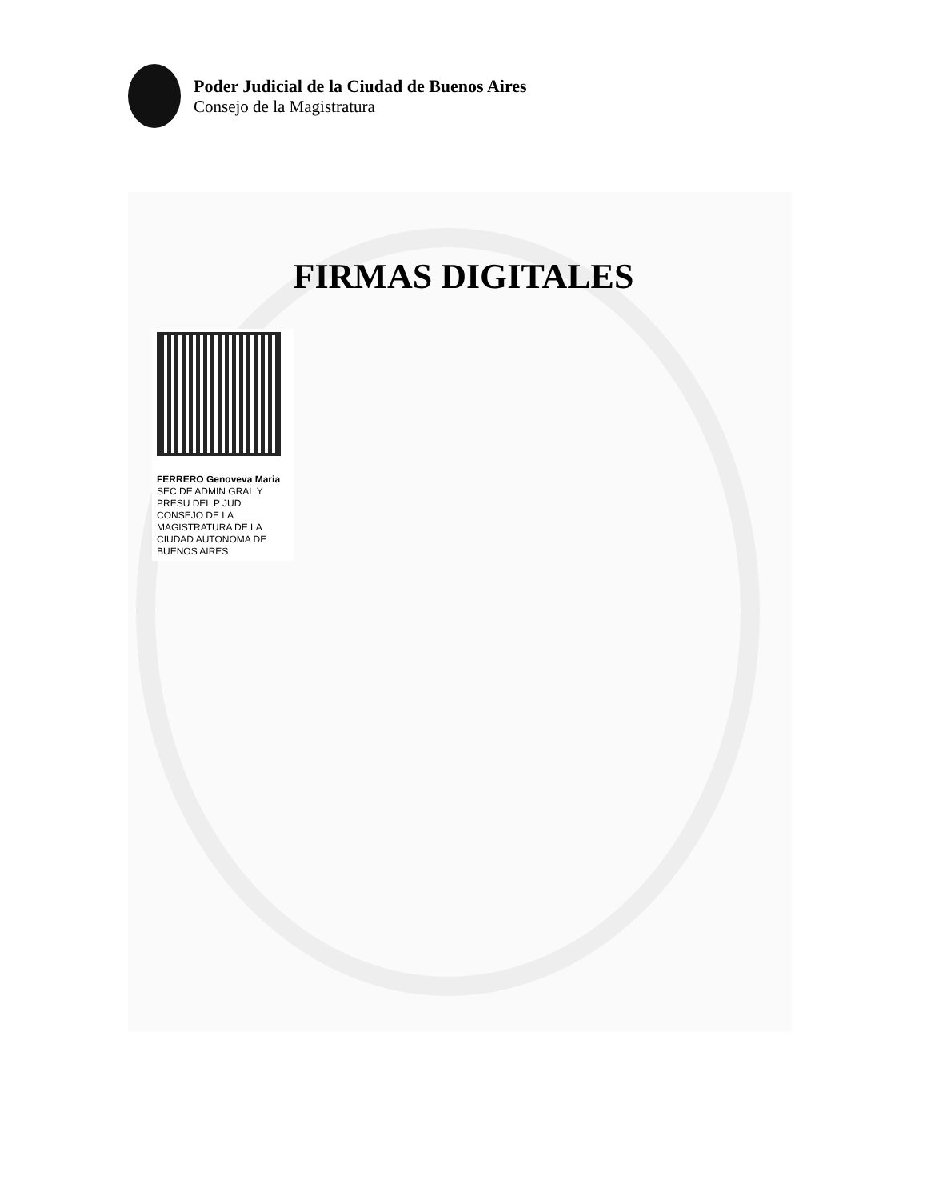Poder Judicial de la Ciudad de Buenos Aires
Consejo de la Magistratura
FIRMAS DIGITALES
FERRERO Genoveva Maria
SEC DE ADMIN GRAL Y PRESU DEL P JUD CONSEJO DE LA MAGISTRATURA DE LA CIUDAD AUTONOMA DE BUENOS AIRES